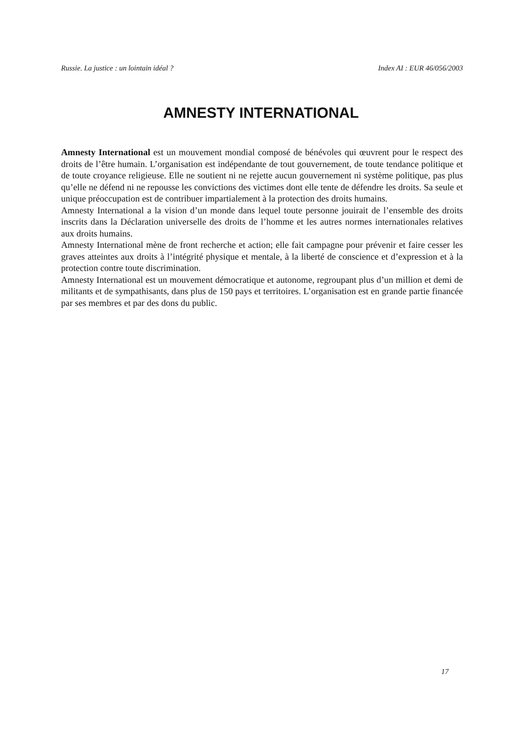Russie. La justice : un lointain idéal ? Index AI : EUR 46/056/2003
AMNESTY INTERNATIONAL
Amnesty International est un mouvement mondial composé de bénévoles qui œuvrent pour le respect des droits de l’être humain. L’organisation est indépendante de tout gouvernement, de toute tendance politique et de toute croyance religieuse. Elle ne soutient ni ne rejette aucun gouvernement ni système politique, pas plus qu’elle ne défend ni ne repousse les convictions des victimes dont elle tente de défendre les droits. Sa seule et unique préoccupation est de contribuer impartialement à la protection des droits humains.
Amnesty International a la vision d’un monde dans lequel toute personne jouirait de l’ensemble des droits inscrits dans la Déclaration universelle des droits de l’homme et les autres normes internationales relatives aux droits humains.
Amnesty International mène de front recherche et action; elle fait campagne pour prévenir et faire cesser les graves atteintes aux droits à l’intégrité physique et mentale, à la liberté de conscience et d’expression et à la protection contre toute discrimination.
Amnesty International est un mouvement démocratique et autonome, regroupant plus d’un million et demi de militants et de sympathisants, dans plus de 150 pays et territoires. L’organisation est en grande partie financée par ses membres et par des dons du public.
17